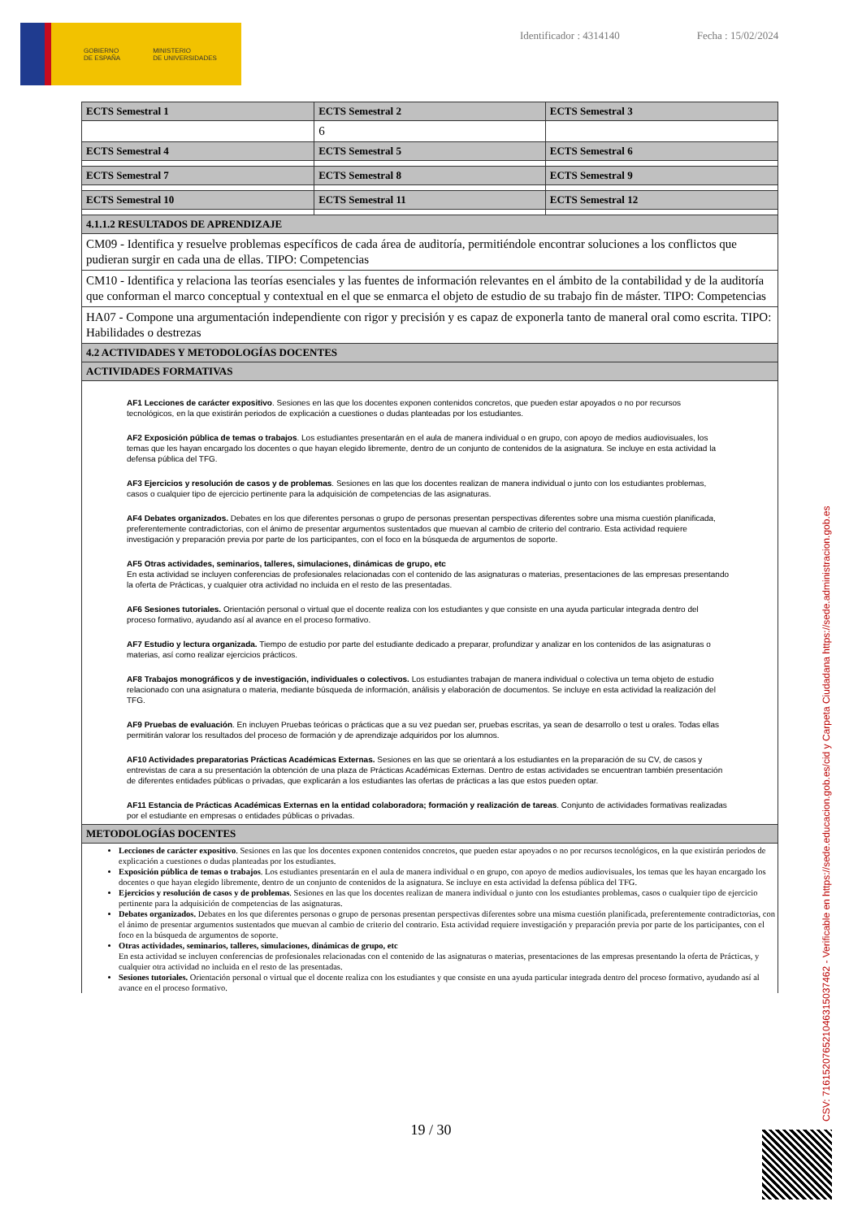GOBIERNO
DE ESPAÑA MINISTERIO
DE UNIVERSIDADES
Identificador : 4314140 Fecha : 15/02/2024
| ECTS Semestral 1 | ECTS Semestral 2 | ECTS Semestral 3 |
| --- | --- | --- |
| | 6 | |
| ECTS Semestral 4 | ECTS Semestral 5 | ECTS Semestral 6 |
| ECTS Semestral 7 | ECTS Semestral 8 | ECTS Semestral 9 |
| ECTS Semestral 10 | ECTS Semestral 11 | ECTS Semestral 12 |
| 4.1.1.2 RESULTADOS DE APRENDIZAJE | | |
| CM09 - Identifica y resuelve problemas específicos de cada área de auditoría, permitiéndole encontrar soluciones a los conflictos que pudieran surgir en cada una de ellas. TIPO: Competencias | | |
| CM10 - Identifica y relaciona las teorías esenciales y las fuentes de información relevantes en el ámbito de la contabilidad y de la auditoría que conforman el marco conceptual y contextual en el que se enmarca el objeto de estudio de su trabajo fin de máster. TIPO: Competencias | | |
| HA07 - Compone una argumentación independiente con rigor y precisión y es capaz de exponerla tanto de maneral oral como escrita. TIPO: Habilidades o destrezas | | |
| 4.2 ACTIVIDADES Y METODOLOGÍAS DOCENTES | | |
| ACTIVIDADES FORMATIVAS | | |
| AF1 Lecciones de carácter expositivo . Sesiones en las que los docentes exponen contenidos concretos, que pueden estar apoyados o no por recursos tecnológicos, en la que existirán periodos de explicación a cuestiones o dudas planteadas por los estudiantes. AF2 Exposición pública de temas o trabajos . Los estudiantes presentarán en el aula de manera individual o en grupo, con apoyo de medios audiovisuales, los temas que les hayan encargado los docentes o que hayan elegido libremente, dentro de un conjunto de contenidos de la asignatura. Se incluye en esta actividad la defensa pública del TFG. AF3 Ejercicios y resolución de casos y de problemas . Sesiones en las que los docentes realizan de manera individual o junto con los estudiantes problemas, casos o cualquier tipo de ejercicio pertinente para la adquisición de competencias de las asignaturas. AF4 Debates organizados. Debates en los que diferentes personas o grupo de personas presentan perspectivas diferentes sobre una misma cuestión planificada, preferentemente contradictorias, con el ánimo de presentar argumentos sustentados que muevan al cambio de criterio del contrario. Esta actividad requiere investigación y preparación previa por parte de los participantes, con el foco en la búsqueda de argumentos de soporte. AF5 Otras actividades, seminarios, talleres, simulaciones, dinámicas de grupo, etc En esta actividad se incluyen conferencias de profesionales relacionadas con el contenido de las asignaturas o materias, presentaciones de las empresas presentando la oferta de Prácticas, y cualquier otra actividad no incluida en el resto de las presentadas. AF6 Sesiones tutoriales. Orientación personal o virtual que el docente realiza con los estudiantes y que consiste en una ayuda particular integrada dentro del proceso formativo, ayudando así al avance en el proceso formativo. AF7 Estudio y lectura organizada. Tiempo de estudio por parte del estudiante dedicado a preparar, profundizar y analizar en los contenidos de las asignaturas o materias, así como realizar ejercicios prácticos. AF8 Trabajos monográficos y de investigación, individuales o colectivos. Los estudiantes trabajan de manera individual o colectiva un tema objeto de estudio relacionado con una asignatura o materia, mediante búsqueda de información, análisis y elaboración de documentos. Se incluye en esta actividad la realización del TFG. AF9 Pruebas de evaluación . En incluyen Pruebas teóricas o prácticas que a su vez puedan ser, pruebas escritas, ya sean de desarrollo o test u orales. Todas ellas permitirán valorar los resultados del proceso de formación y de aprendizaje adquiridos por los alumnos. AF10 Actividades preparatorias Prácticas Académicas Externas. Sesiones en las que se orientará a los estudiantes en la preparación de su CV, de casos y entrevistas de cara a su presentación la obtención de una plaza de Prácticas Académicas Externas. Dentro de estas actividades se encuentran también presentación de diferentes entidades públicas o privadas, que explicarán a los estudiantes las ofertas de prácticas a las que estos pueden optar. AF11 Estancia de Prácticas Académicas Externas en la entidad colaboradora; formación y realización de tareas . Conjunto de actividades formativas realizadas por el estudiante en empresas o entidades públicas o privadas. | | |
| METODOLOGÍAS DOCENTES | | |
| Lecciones de carácter expositivo . Sesiones en las que los docentes exponen contenidos concretos, que pueden estar apoyados o no por recursos tecnológicos, en la que existirán periodos de explicación a cuestiones o dudas planteadas por los estudiantes. Exposición pública de temas o trabajos . Los estudiantes presentarán en el aula de manera individual o en grupo, con apoyo de medios audiovisuales, los temas que les hayan encargado los docentes o que hayan elegido libremente, dentro de un conjunto de contenidos de la asignatura. Se incluye en esta actividad la defensa pública del TFG. Ejercicios y resolución de casos y de problemas . Sesiones en las que los docentes realizan de manera individual o junto con los estudiantes problemas, casos o cualquier tipo de ejercicio pertinente para la adquisición de competencias de las asignaturas. Debates organizados. Debates en los que diferentes personas o grupo de personas presentan perspectivas diferentes sobre una misma cuestión planificada, preferentemente contradictorias, con el ánimo de presentar argumentos sustentados que muevan al cambio de criterio del contrario. Esta actividad requiere investigación y preparación previa por parte de los participantes, con el foco en la búsqueda de argumentos de soporte. Otras actividades, seminarios, talleres, simulaciones, dinámicas de grupo, etc En esta actividad se incluyen conferencias de profesionales relacionadas con el contenido de las asignaturas o materias, presentaciones de las empresas presentando la oferta de Prácticas, y cualquier otra actividad no incluida en el resto de las presentadas. Sesiones tutoriales. Orientación personal o virtual que el docente realiza con los estudiantes y que consiste en una ayuda particular integrada dentro del proceso formativo, ayudando así al avance en el proceso formativo. | | |
19 / 30
CSV: 716152076521046315037462 - Verificable en https://sede.educacion.gob.es/cid y Carpeta Ciudadana https://sede.administracion.gob.es